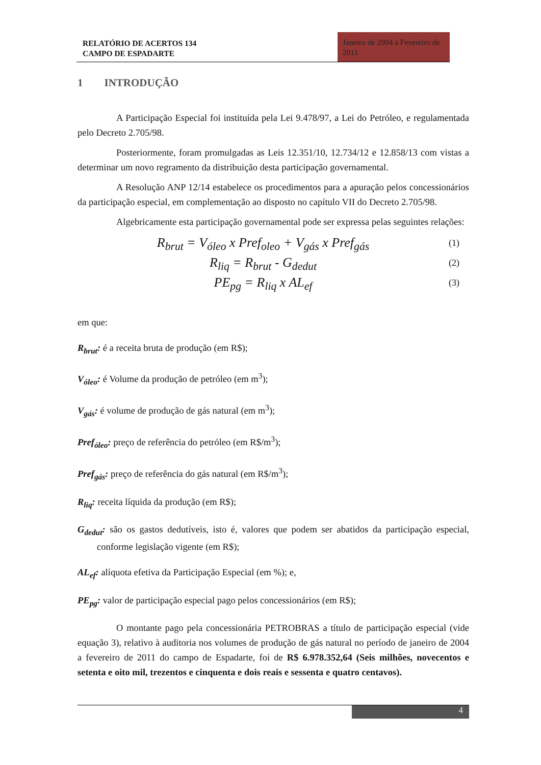RELATÓRIO DE ACERTOS 134
CAMPO DE ESPADARTE
Janeiro de 2004 a Fevereiro de 2011
1 INTRODUÇÃO
A Participação Especial foi instituída pela Lei 9.478/97, a Lei do Petróleo, e regulamentada pelo Decreto 2.705/98.
Posteriormente, foram promulgadas as Leis 12.351/10, 12.734/12 e 12.858/13 com vistas a determinar um novo regramento da distribuição desta participação governamental.
A Resolução ANP 12/14 estabelece os procedimentos para a apuração pelos concessionários da participação especial, em complementação ao disposto no capítulo VII do Decreto 2.705/98.
Algebricamente esta participação governamental pode ser expressa pelas seguintes relações:
R<sub>brut</sub> = V<sub>óleo</sub> x Pref<sub>oleo</sub> + V<sub>gás</sub> x Pref<sub>gás</sub> (1)
R<sub>liq</sub> = R<sub>brut</sub> - G<sub>dedut</sub> (2)
PE<sub>pg</sub> = R<sub>liq</sub> x AL<sub>ef</sub> (3)
em que:
R<sub>brut</sub>: é a receita bruta de produção (em R$);
V<sub>óleo</sub>: é Volume da produção de petróleo (em m<sup>3</sup>);
V<sub>gás</sub>: é volume de produção de gás natural (em m<sup>3</sup>);
Pref<sub>óleo</sub>: preço de referência do petróleo (em R$/m<sup>3</sup>);
Pref<sub>gás</sub>: preço de referência do gás natural (em R$/m<sup>3</sup>);
R<sub>liq</sub>: receita líquida da produção (em R$);
G<sub>dedut</sub>: são os gastos dedutíveis, isto é, valores que podem ser abatidos da participação especial, conforme legislação vigente (em R$);
AL<sub>ef</sub>: alíquota efetiva da Participação Especial (em %); e,
PE<sub>pg</sub>: valor de participação especial pago pelos concessionários (em R$);
O montante pago pela concessionária PETROBRAS a título de participação especial (vide equação 3), relativo à auditoria nos volumes de produção de gás natural no período de janeiro de 2004 a fevereiro de 2011 do campo de Espadarte, foi de R$ 6.978.352,64 (Seis milhões, novecentos e setenta e oito mil, trezentos e cinquenta e dois reais e sessenta e quatro centavos).
4